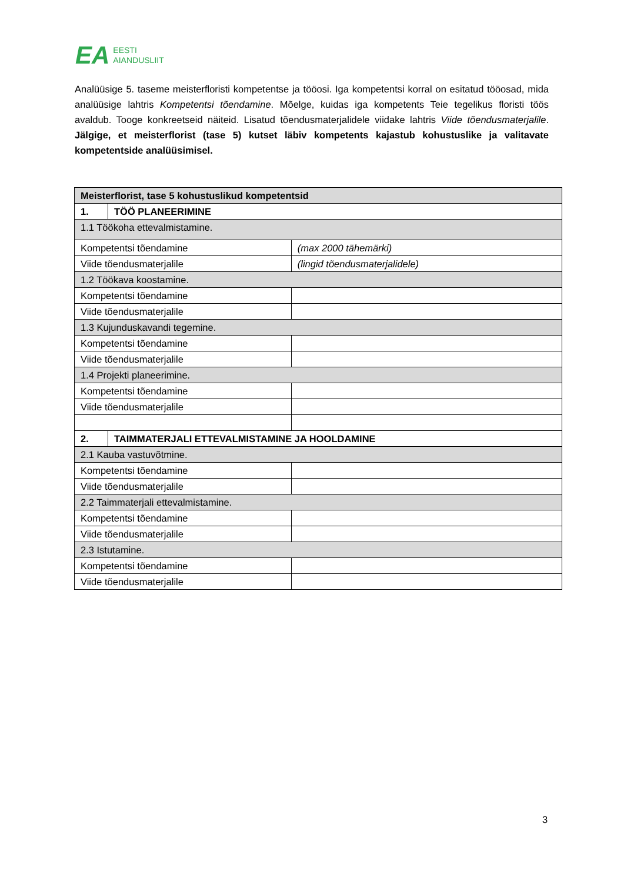EA EESTI
AIANDUSLIIT
Analüüsige 5. taseme meisterfloristi kompetentse ja tööosi. Iga kompetentsi korral on esitatud tööosad, mida analüüsige lahtris Kompetentsi tõendamine. Mõelge, kuidas iga kompetents Teie tegelikus floristi töös avaldub. Tooge konkreetseid näiteid. Lisatud tõendusmaterjalidele viidake lahtris Viide tõendusmaterjalile. Jälgige, et meisterflorist (tase 5) kutset läbiv kompetents kajastub kohustuslike ja valitavate kompetentside analüüsimisel.
| Meisterflorist, tase 5 kohustuslikud kompetentsid | | |
| 1. | TÖÖ PLANEERIMINE | |
| 1.1 Töökoha ettevalmistamine. | | |
| Kompetentsi tõendamine | | (max 2000 tähemärki) |
| Viide tõendusmaterjalile | | (lingid tõendusmaterjalidele) |
| 1.2 Töökava koostamine. | | |
| Kompetentsi tõendamine | | |
| Viide tõendusmaterjalile | | |
| 1.3 Kujunduskavandi tegemine. | | |
| Kompetentsi tõendamine | | |
| Viide tõendusmaterjalile | | |
| 1.4 Projekti planeerimine. | | |
| Kompetentsi tõendamine | | |
| Viide tõendusmaterjalile | | |
| 2. | TAIMMATERJALI ETTEVALMISTAMINE JA HOOLDAMINE | |
| 2.1 Kauba vastuvõtmine. | | |
| Kompetentsi tõendamine | | |
| Viide tõendusmaterjalile | | |
| 2.2 Taimmaterjali ettevalmistamine. | | |
| Kompetentsi tõendamine | | |
| Viide tõendusmaterjalile | | |
| 2.3 Istutamine. | | |
| Kompetentsi tõendamine | | |
| Viide tõendusmaterjalile | | |
3